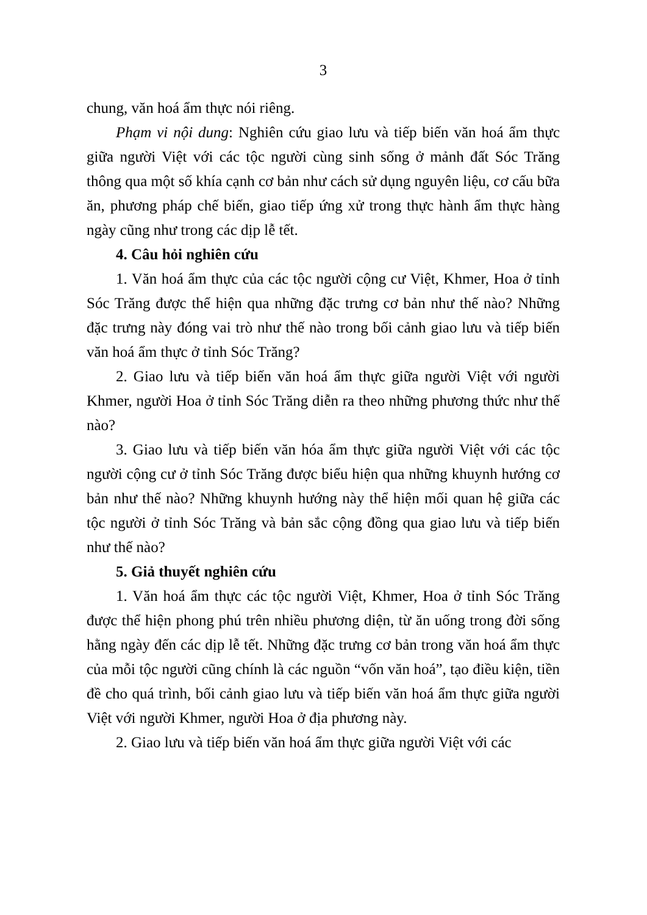3
chung, văn hoá ẩm thực nói riêng.
Phạm vi nội dung: Nghiên cứu giao lưu và tiếp biến văn hoá ẩm thực giữa người Việt với các tộc người cùng sinh sống ở mảnh đất Sóc Trăng thông qua một số khía cạnh cơ bản như cách sử dụng nguyên liệu, cơ cấu bữa ăn, phương pháp chế biến, giao tiếp ứng xử trong thực hành ẩm thực hàng ngày cũng như trong các dịp lễ tết.
4. Câu hỏi nghiên cứu
1. Văn hoá ẩm thực của các tộc người cộng cư Việt, Khmer, Hoa ở tỉnh Sóc Trăng được thể hiện qua những đặc trưng cơ bản như thế nào? Những đặc trưng này đóng vai trò như thế nào trong bối cảnh giao lưu và tiếp biến văn hoá ẩm thực ở tỉnh Sóc Trăng?
2. Giao lưu và tiếp biến văn hoá ẩm thực giữa người Việt với người Khmer, người Hoa ở tỉnh Sóc Trăng diễn ra theo những phương thức như thế nào?
3. Giao lưu và tiếp biến văn hóa ẩm thực giữa người Việt với các tộc người cộng cư ở tỉnh Sóc Trăng được biểu hiện qua những khuynh hướng cơ bản như thế nào? Những khuynh hướng này thể hiện mối quan hệ giữa các tộc người ở tỉnh Sóc Trăng và bản sắc cộng đồng qua giao lưu và tiếp biến như thế nào?
5. Giả thuyết nghiên cứu
1. Văn hoá ẩm thực các tộc người Việt, Khmer, Hoa ở tỉnh Sóc Trăng được thể hiện phong phú trên nhiều phương diện, từ ăn uống trong đời sống hằng ngày đến các dịp lễ tết. Những đặc trưng cơ bản trong văn hoá ẩm thực của mỗi tộc người cũng chính là các nguồn “vốn văn hoá”, tạo điều kiện, tiền đề cho quá trình, bối cảnh giao lưu và tiếp biến văn hoá ẩm thực giữa người Việt với người Khmer, người Hoa ở địa phương này.
2. Giao lưu và tiếp biến văn hoá ẩm thực giữa người Việt với các